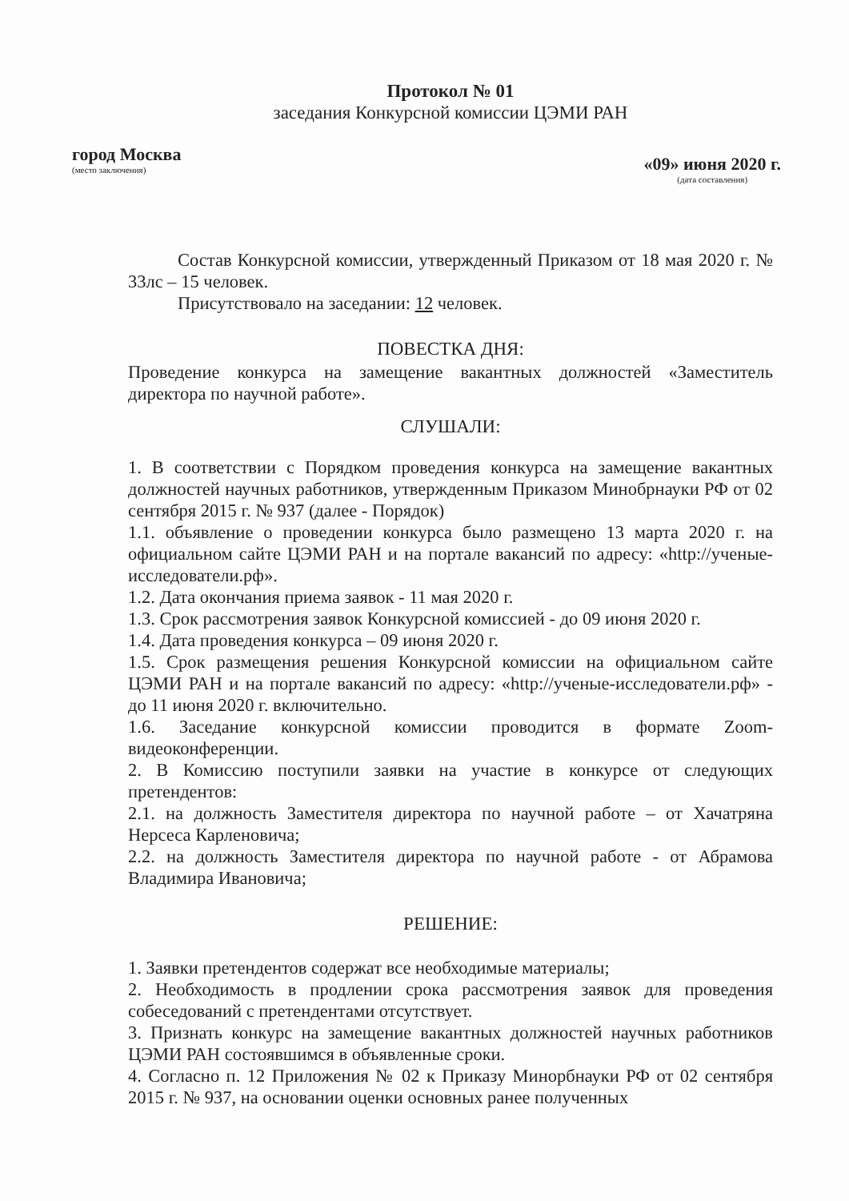Протокол № 01
заседания Конкурсной комиссии ЦЭМИ РАН
город Москва
(место заключения)
«09» июня 2020 г.
(дата составления)
Состав Конкурсной комиссии, утвержденный Приказом от 18 мая 2020 г. № 33лс – 15 человек.
Присутствовало на заседании: 12 человек.
ПОВЕСТКА ДНЯ:
Проведение конкурса на замещение вакантных должностей «Заместитель директора по научной работе».
СЛУШАЛИ:
1. В соответствии с Порядком проведения конкурса на замещение вакантных должностей научных работников, утвержденным Приказом Минобрнауки РФ от 02 сентября 2015 г. № 937 (далее - Порядок)
1.1. объявление о проведении конкурса было размещено 13 марта 2020 г. на официальном сайте ЦЭМИ РАН и на портале вакансий по адресу: «http://ученые-исследователи.рф».
1.2. Дата окончания приема заявок - 11 мая 2020 г.
1.3. Срок рассмотрения заявок Конкурсной комиссией - до 09 июня 2020 г.
1.4. Дата проведения конкурса – 09 июня 2020 г.
1.5. Срок размещения решения Конкурсной комиссии на официальном сайте ЦЭМИ РАН и на портале вакансий по адресу: «http://ученые-исследователи.рф» - до 11 июня 2020 г. включительно.
1.6. Заседание конкурсной комиссии проводится в формате Zoom-видеоконференции.
2. В Комиссию поступили заявки на участие в конкурсе от следующих претендентов:
2.1. на должность Заместителя директора по научной работе – от Хачатряна Нерсеса Карленовича;
2.2. на должность Заместителя директора по научной работе - от Абрамова Владимира Ивановича;
РЕШЕНИЕ:
1. Заявки претендентов содержат все необходимые материалы;
2. Необходимость в продлении срока рассмотрения заявок для проведения собеседований с претендентами отсутствует.
3. Признать конкурс на замещение вакантных должностей научных работников ЦЭМИ РАН состоявшимся в объявленные сроки.
4. Согласно п. 12 Приложения № 02 к Приказу Минорбнауки РФ от 02 сентября 2015 г. № 937, на основании оценки основных ранее полученных